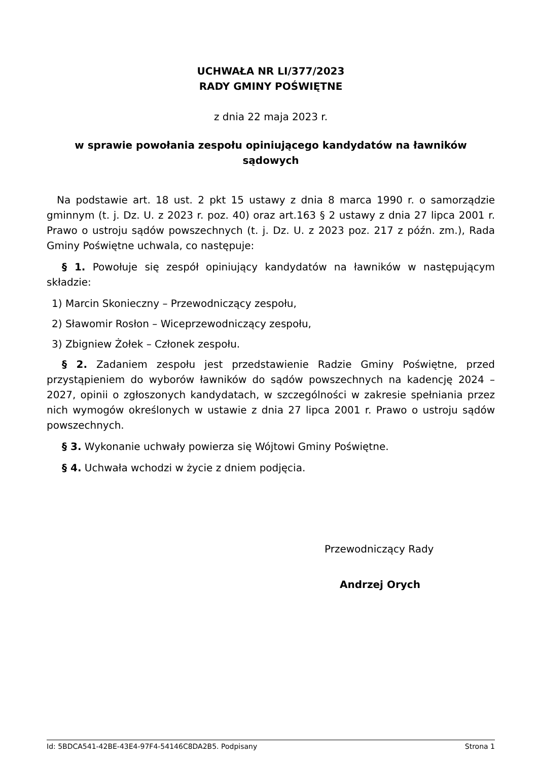UCHWAŁA NR LI/377/2023
RADY GMINY POŚWIĘTNE
z dnia 22 maja 2023 r.
w sprawie powołania zespołu opiniującego kandydatów na ławników sądowych
Na podstawie art. 18 ust. 2 pkt 15 ustawy z dnia 8 marca 1990 r. o samorządzie gminnym (t. j. Dz. U. z 2023 r. poz. 40) oraz art.163 § 2 ustawy z dnia 27 lipca 2001 r. Prawo o ustroju sądów powszechnych (t. j. Dz. U. z 2023 poz. 217 z późn. zm.), Rada Gminy Poświętne uchwala, co następuje:
§ 1. Powołuje się zespół opiniujący kandydatów na ławników w następującym składzie:
1) Marcin Skonieczny – Przewodniczący zespołu,
2) Sławomir Rosłon – Wiceprzewodniczący zespołu,
3) Zbigniew Żołek – Członek zespołu.
§ 2. Zadaniem zespołu jest przedstawienie Radzie Gminy Poświętne, przed przystąpieniem do wyborów ławników do sądów powszechnych na kadencję 2024 – 2027, opinii o zgłoszonych kandydatach, w szczególności w zakresie spełniania przez nich wymogów określonych w ustawie z dnia 27 lipca 2001 r. Prawo o ustroju sądów powszechnych.
§ 3. Wykonanie uchwały powierza się Wójtowi Gminy Poświętne.
§ 4. Uchwała wchodzi w życie z dniem podjęcia.
Przewodniczący Rady
Andrzej Orych
Id: 5BDCA541-42BE-43E4-97F4-54146C8DA2B5. Podpisany Strona 1